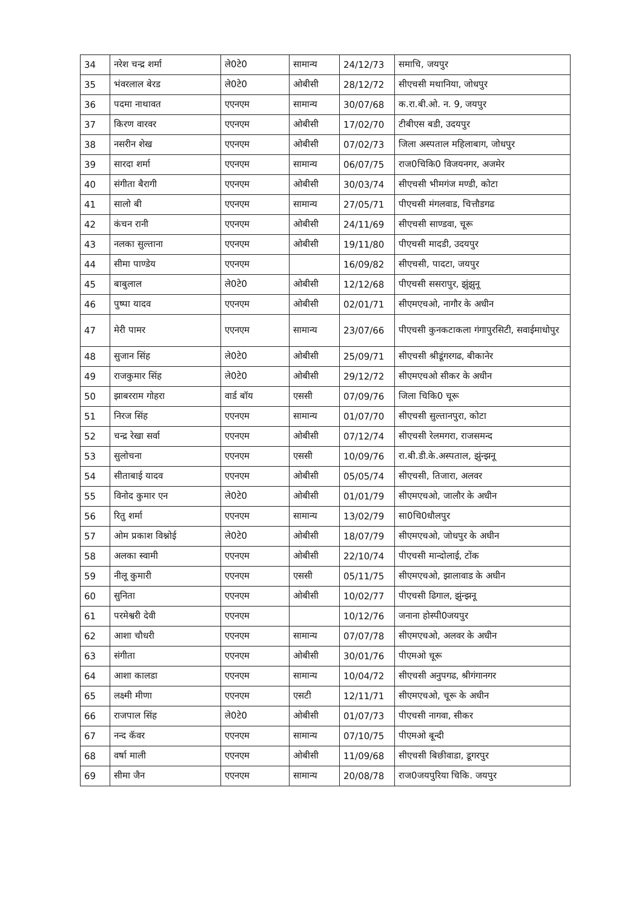| 34 | नरेश चन्द्र शर्मा | ले0टे0 | सामान्य | 24/12/73 | समाचि, जयपुर |
| 35 | भंवरलाल बेरड | ले0टे0 | ओबीसी | 28/12/72 | सीएचसी मथानिया, जोधपुर |
| 36 | पदमा नाथावत | एएनएम | सामान्य | 30/07/68 | क.रा.बी.ओ. न. 9, जयपुर |
| 37 | किरण वारवर | एएनएम | ओबीसी | 17/02/70 | टीबीएस बडी, उदयपुर |
| 38 | नसरीन शेख | एएनएम | ओबीसी | 07/02/73 | जिला अस्पताल महिलाबाग, जोधपुर |
| 39 | सारदा शर्मा | एएनएम | सामान्य | 06/07/75 | राज0चिकि0 विजयनगर, अजमेर |
| 40 | संगीता बैरागी | एएनएम | ओबीसी | 30/03/74 | सीएचसी भीमगंज मण्डी, कोटा |
| 41 | सालो बी | एएनएम | सामान्य | 27/05/71 | पीएचसी मंगलवाड, चित्तौडगढ |
| 42 | कंचन रानी | एएनएम | ओबीसी | 24/11/69 | सीएचसी साण्डवा, चूरू |
| 43 | नलका सुल्ताना | एएनएम | ओबीसी | 19/11/80 | पीएचसी मादडी, उदयपुर |
| 44 | सीमा पाण्डेय | एएनएम | | 16/09/82 | सीएचसी, पादटा, जयपुर |
| 45 | बाबुलाल | ले0टे0 | ओबीसी | 12/12/68 | पीएचसी ससरापुर, झुंझुनू |
| 46 | पुष्पा यादव | एएनएम | ओबीसी | 02/01/71 | सीएमएचओ, नागौर के अधीन |
| 47 | मेरी पामर | एएनएम | सामान्य | 23/07/66 | पीएचसी कुनकटाकला गंगापुरसिटी, सवाईमाधोपुर |
| 48 | सुजान सिंह | ले0टे0 | ओबीसी | 25/09/71 | सीएचसी श्रीडूंगरगढ, बीकानेर |
| 49 | राजकुमार सिंह | ले0टे0 | ओबीसी | 29/12/72 | सीएमएचओ सीकर के अधीन |
| 50 | झाबरराम गोहरा | वार्ड बॉय | एससी | 07/09/76 | जिला चिकि0 चूरू |
| 51 | निरज सिंह | एएनएम | सामान्य | 01/07/70 | सीएचसी सुल्तानपुरा, कोटा |
| 52 | चन्द्र रेखा सर्वा | एएनएम | ओबीसी | 07/12/74 | सीएचसी रेलमगरा, राजसमन्द |
| 53 | सुलोचना | एएनएम | एससी | 10/09/76 | रा.बी.डी.के.अस्पताल, झुंन्झनू |
| 54 | सीताबाई यादव | एएनएम | ओबीसी | 05/05/74 | सीएचसी, तिजारा, अलवर |
| 55 | विनोद कुमार एन | ले0टे0 | ओबीसी | 01/01/79 | सीएमएचओ, जालौर के अधीन |
| 56 | रितु शर्मा | एएनएम | सामान्य | 13/02/79 | सा0चि0धौलपुर |
| 57 | ओम प्रकाश विश्नोई | ले0टे0 | ओबीसी | 18/07/79 | सीएमएचओ, जोधपुर के अधीन |
| 58 | अलका स्वामी | एएनएम | ओबीसी | 22/10/74 | पीएचसी मान्दोलाई, टोंक |
| 59 | नीलू कुमारी | एएनएम | एससी | 05/11/75 | सीएमएचओ, झालावाड के अधीन |
| 60 | सुनिता | एएनएम | ओबीसी | 10/02/77 | पीएचसी ढिगाल, झुंन्झनू |
| 61 | परमेश्वरी देवी | एएनएम | | 10/12/76 | जनाना होस्पी0जयपुर |
| 62 | आशा चौधरी | एएनएम | सामान्य | 07/07/78 | सीएमएचओ, अलवर के अधीन |
| 63 | संगीता | एएनएम | ओबीसी | 30/01/76 | पीएमओ चूरू |
| 64 | आशा कालडा | एएनएम | सामान्य | 10/04/72 | सीएचसी अनुपगढ, श्रीगंगानगर |
| 65 | लक्ष्मी मीणा | एएनएम | एसटी | 12/11/71 | सीएमएचओ, चूरू के अधीन |
| 66 | राजपाल सिंह | ले0टे0 | ओबीसी | 01/07/73 | पीएचसी नागवा, सीकर |
| 67 | नन्द कॅवर | एएनएम | सामान्य | 07/10/75 | पीएमओ बून्दी |
| 68 | वर्षा माली | एएनएम | ओबीसी | 11/09/68 | सीएचसी बिछीवाडा, डूगरपुर |
| 69 | सीमा जैन | एएनएम | सामान्य | 20/08/78 | राज0जयपुरिया चिकि. जयपुर |